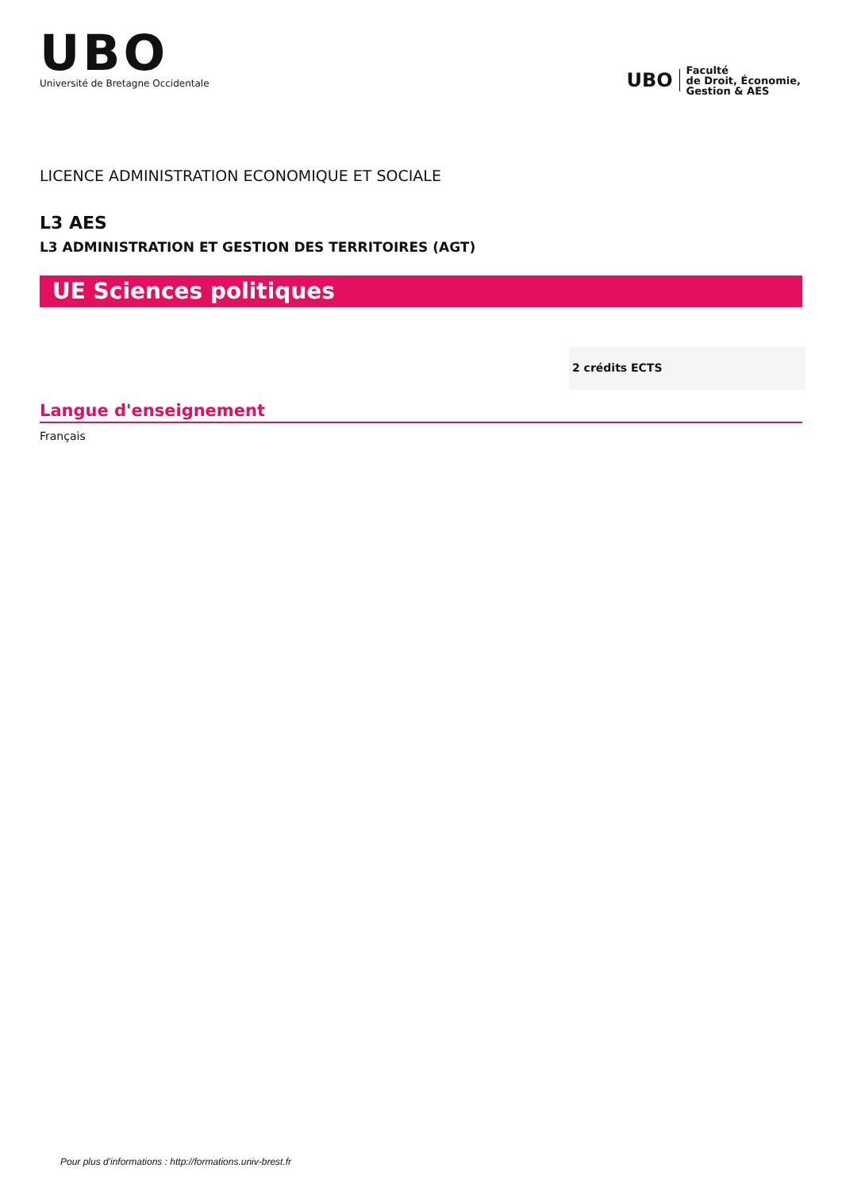UBO
Université de Bretagne Occidentale
UBO
Faculté
de Droit, Économie,
Gestion & AES
LICENCE ADMINISTRATION ECONOMIQUE ET SOCIALE
L3 AES
L3 ADMINISTRATION ET GESTION DES TERRITOIRES (AGT)
UE Sciences politiques
2 crédits ECTS
Langue d'enseignement
Français
Pour plus d'informations : http://formations.univ-brest.fr